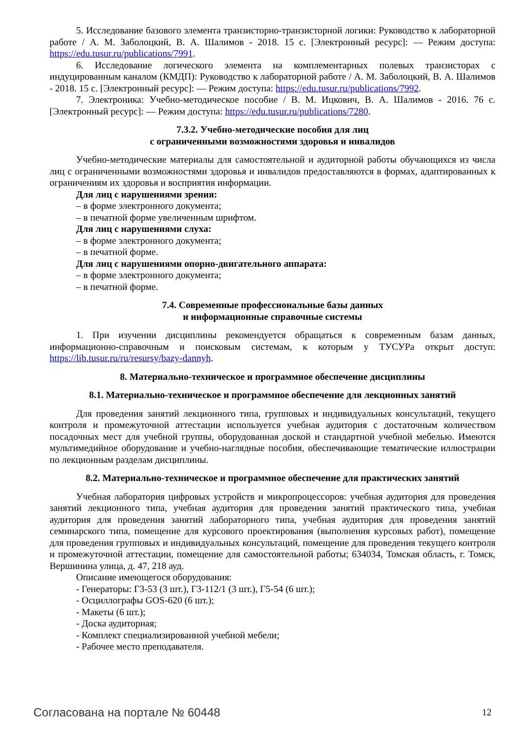5. Исследование базового элемента транзисторно-транзисторной логики: Руководство к лабораторной работе / А. М. Заболоцкий, В. А. Шалимов - 2018. 15 с. [Электронный ресурс]: — Режим доступа: https://edu.tusur.ru/publications/7991.
6. Исследование логического элемента на комплементарных полевых транзисторах с индуцированным каналом (КМДП): Руководство к лабораторной работе / А. М. Заболоцкий, В. А. Шалимов - 2018. 15 с. [Электронный ресурс]: — Режим доступа: https://edu.tusur.ru/publications/7992.
7. Электроника: Учебно-методическое пособие / В. М. Ицкович, В. А. Шалимов - 2016. 76 с. [Электронный ресурс]: — Режим доступа: https://edu.tusur.ru/publications/7280.
7.3.2. Учебно-методические пособия для лиц
с ограниченными возможностями здоровья и инвалидов
Учебно-методические материалы для самостоятельной и аудиторной работы обучающихся из числа лиц с ограниченными возможностями здоровья и инвалидов предоставляются в формах, адаптированных к ограничениям их здоровья и восприятия информации.
Для лиц с нарушениями зрения:
– в форме электронного документа;
– в печатной форме увеличенным шрифтом.
Для лиц с нарушениями слуха:
– в форме электронного документа;
– в печатной форме.
Для лиц с нарушениями опорно-двигательного аппарата:
– в форме электронного документа;
– в печатной форме.
7.4. Современные профессиональные базы данных
и информационные справочные системы
1. При изучении дисциплины рекомендуется обращаться к современным базам данных, информационно-справочным и поисковым системам, к которым у ТУСУРа открыт доступ: https://lib.tusur.ru/ru/resursy/bazy-dannyh.
8. Материально-техническое и программное обеспечение дисциплины
8.1. Материально-техническое и программное обеспечение для лекционных занятий
Для проведения занятий лекционного типа, групповых и индивидуальных консультаций, текущего контроля и промежуточной аттестации используется учебная аудитория с достаточным количеством посадочных мест для учебной группы, оборудованная доской и стандартной учебной мебелью. Имеются мультимедийное оборудование и учебно-наглядные пособия, обеспечивающие тематические иллюстрации по лекционным разделам дисциплины.
8.2. Материально-техническое и программное обеспечение для практических занятий
Учебная лаборатория цифровых устройств и микропроцессоров: учебная аудитория для проведения занятий лекционного типа, учебная аудитория для проведения занятий практического типа, учебная аудитория для проведения занятий лабораторного типа, учебная аудитория для проведения занятий семинарского типа, помещение для курсового проектирования (выполнения курсовых работ), помещение для проведения групповых и индивидуальных консультаций, помещение для проведения текущего контроля и промежуточной аттестации, помещение для самостоятельной работы; 634034, Томская область, г. Томск, Вершинина улица, д. 47, 218 ауд.
Описание имеющегося оборудования:
- Генераторы: Г3-53 (3 шт.), Г3-112/1 (3 шт.), Г5-54 (6 шт.);
- Осциллографы GOS-620 (6 шт.);
- Макеты (6 шт.);
- Доска аудиторная;
- Комплект специализированной учебной мебели;
- Рабочее место преподавателя.
Согласована на портале № 60448 12